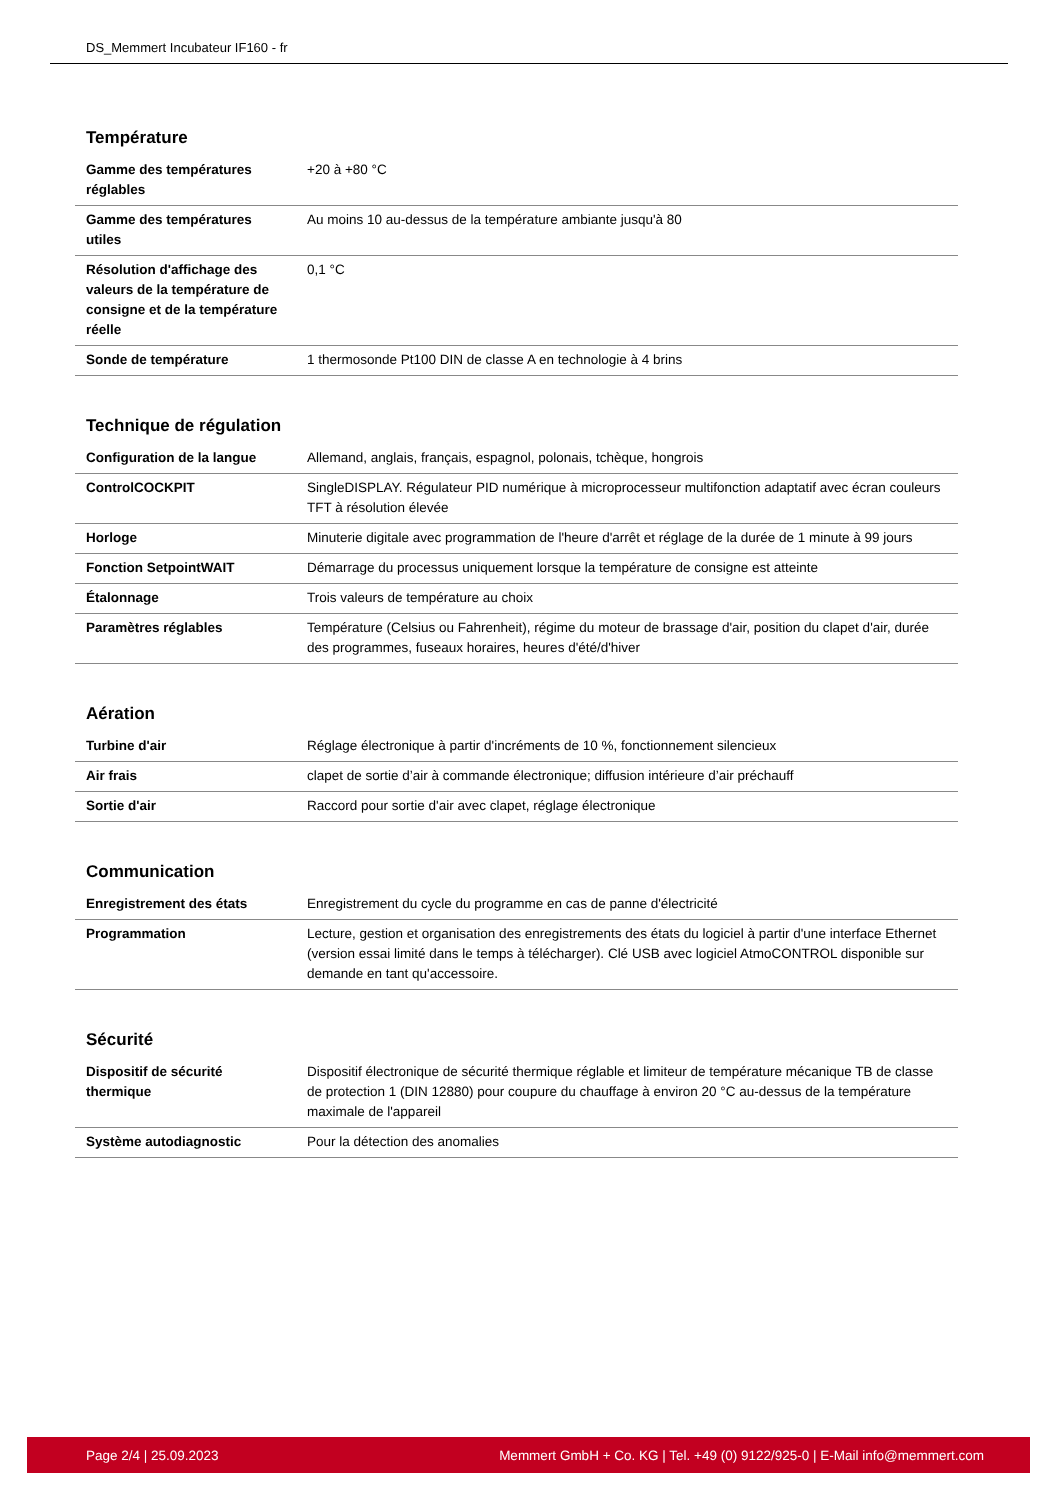DS_Memmert Incubateur IF160 - fr
Température
| Gamme des températures réglables | +20 à +80 °C |
| Gamme des températures utiles | Au moins 10 au-dessus de la température ambiante jusqu'à 80 |
| Résolution d'affichage des valeurs de la température de consigne et de la température réelle | 0,1 °C |
| Sonde de température | 1 thermosonde Pt100 DIN de classe A en technologie à 4 brins |
Technique de régulation
| Configuration de la langue | Allemand, anglais, français, espagnol, polonais, tchèque, hongrois |
| ControlCOCKPIT | SingleDISPLAY. Régulateur PID numérique à microprocesseur multifonction adaptatif avec écran couleurs TFT à résolution élevée |
| Horloge | Minuterie digitale avec programmation de l'heure d'arrêt et réglage de la durée de 1 minute à 99 jours |
| Fonction SetpointWAIT | Démarrage du processus uniquement lorsque la température de consigne est atteinte |
| Étalonnage | Trois valeurs de température au choix |
| Paramètres réglables | Température (Celsius ou Fahrenheit), régime du moteur de brassage d'air, position du clapet d'air, durée des programmes, fuseaux horaires, heures d'été/d'hiver |
Aération
| Turbine d'air | Réglage électronique à partir d'incréments de 10 %, fonctionnement silencieux |
| Air frais | clapet de sortie d’air à commande électronique; diffusion intérieure d’air préchauff |
| Sortie d'air | Raccord pour sortie d'air avec clapet, réglage électronique |
Communication
| Enregistrement des états | Enregistrement du cycle du programme en cas de panne d'électricité |
| Programmation | Lecture, gestion et organisation des enregistrements des états du logiciel à partir d'une interface Ethernet (version essai limité dans le temps à télécharger). Clé USB avec logiciel AtmoCONTROL disponible sur demande en tant qu'accessoire. |
Sécurité
| Dispositif de sécurité thermique | Dispositif électronique de sécurité thermique réglable et limiteur de température mécanique TB de classe de protection 1 (DIN 12880) pour coupure du chauffage à environ 20 °C au-dessus de la température maximale de l'appareil |
| Système autodiagnostic | Pour la détection des anomalies |
Page 2/4 | 25.09.2023 Memmert GmbH + Co. KG | Tel. +49 (0) 9122/925-0 | E-Mail info@memmert.com